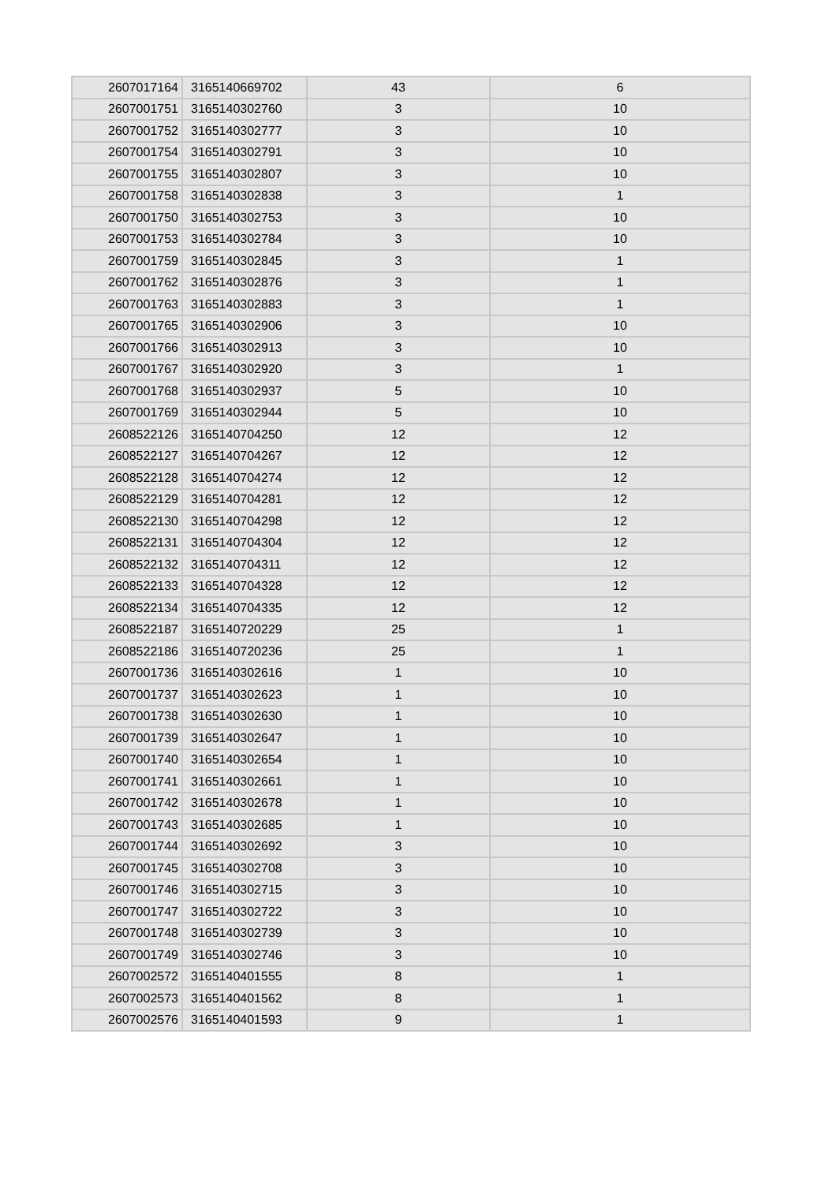| 2607017164 | 3165140669702 | 43 | 6 |
| 2607001751 | 3165140302760 | 3 | 10 |
| 2607001752 | 3165140302777 | 3 | 10 |
| 2607001754 | 3165140302791 | 3 | 10 |
| 2607001755 | 3165140302807 | 3 | 10 |
| 2607001758 | 3165140302838 | 3 | 1 |
| 2607001750 | 3165140302753 | 3 | 10 |
| 2607001753 | 3165140302784 | 3 | 10 |
| 2607001759 | 3165140302845 | 3 | 1 |
| 2607001762 | 3165140302876 | 3 | 1 |
| 2607001763 | 3165140302883 | 3 | 1 |
| 2607001765 | 3165140302906 | 3 | 10 |
| 2607001766 | 3165140302913 | 3 | 10 |
| 2607001767 | 3165140302920 | 3 | 1 |
| 2607001768 | 3165140302937 | 5 | 10 |
| 2607001769 | 3165140302944 | 5 | 10 |
| 2608522126 | 3165140704250 | 12 | 12 |
| 2608522127 | 3165140704267 | 12 | 12 |
| 2608522128 | 3165140704274 | 12 | 12 |
| 2608522129 | 3165140704281 | 12 | 12 |
| 2608522130 | 3165140704298 | 12 | 12 |
| 2608522131 | 3165140704304 | 12 | 12 |
| 2608522132 | 3165140704311 | 12 | 12 |
| 2608522133 | 3165140704328 | 12 | 12 |
| 2608522134 | 3165140704335 | 12 | 12 |
| 2608522187 | 3165140720229 | 25 | 1 |
| 2608522186 | 3165140720236 | 25 | 1 |
| 2607001736 | 3165140302616 | 1 | 10 |
| 2607001737 | 3165140302623 | 1 | 10 |
| 2607001738 | 3165140302630 | 1 | 10 |
| 2607001739 | 3165140302647 | 1 | 10 |
| 2607001740 | 3165140302654 | 1 | 10 |
| 2607001741 | 3165140302661 | 1 | 10 |
| 2607001742 | 3165140302678 | 1 | 10 |
| 2607001743 | 3165140302685 | 1 | 10 |
| 2607001744 | 3165140302692 | 3 | 10 |
| 2607001745 | 3165140302708 | 3 | 10 |
| 2607001746 | 3165140302715 | 3 | 10 |
| 2607001747 | 3165140302722 | 3 | 10 |
| 2607001748 | 3165140302739 | 3 | 10 |
| 2607001749 | 3165140302746 | 3 | 10 |
| 2607002572 | 3165140401555 | 8 | 1 |
| 2607002573 | 3165140401562 | 8 | 1 |
| 2607002576 | 3165140401593 | 9 | 1 |